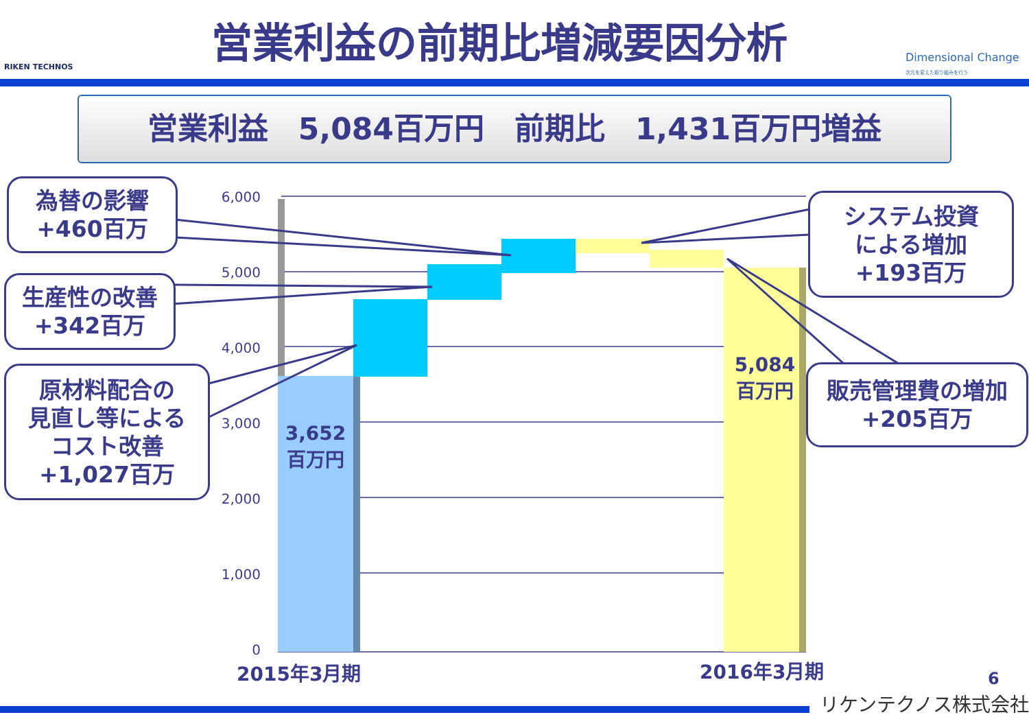RIKEN TECHNOS
営業利益の前期比増減要因分析
Dimensional Change
次元を変えた取り組みを行う
営業利益　5,084百万円　前期比　1,431百万円増益
6,000
5,000
4,000
3,000
2,000
1,000
0
3,652
百万円
5,084
百万円
2015年3月期 2016年3月期
為替の影響
+460百万
生産性の改善
+342百万
原材料配合の
見直し等による
コスト改善
+1,027百万
システム投資
による増加
+193百万
販売管理費の増加
+205百万
6
リケンテクノス株式会社